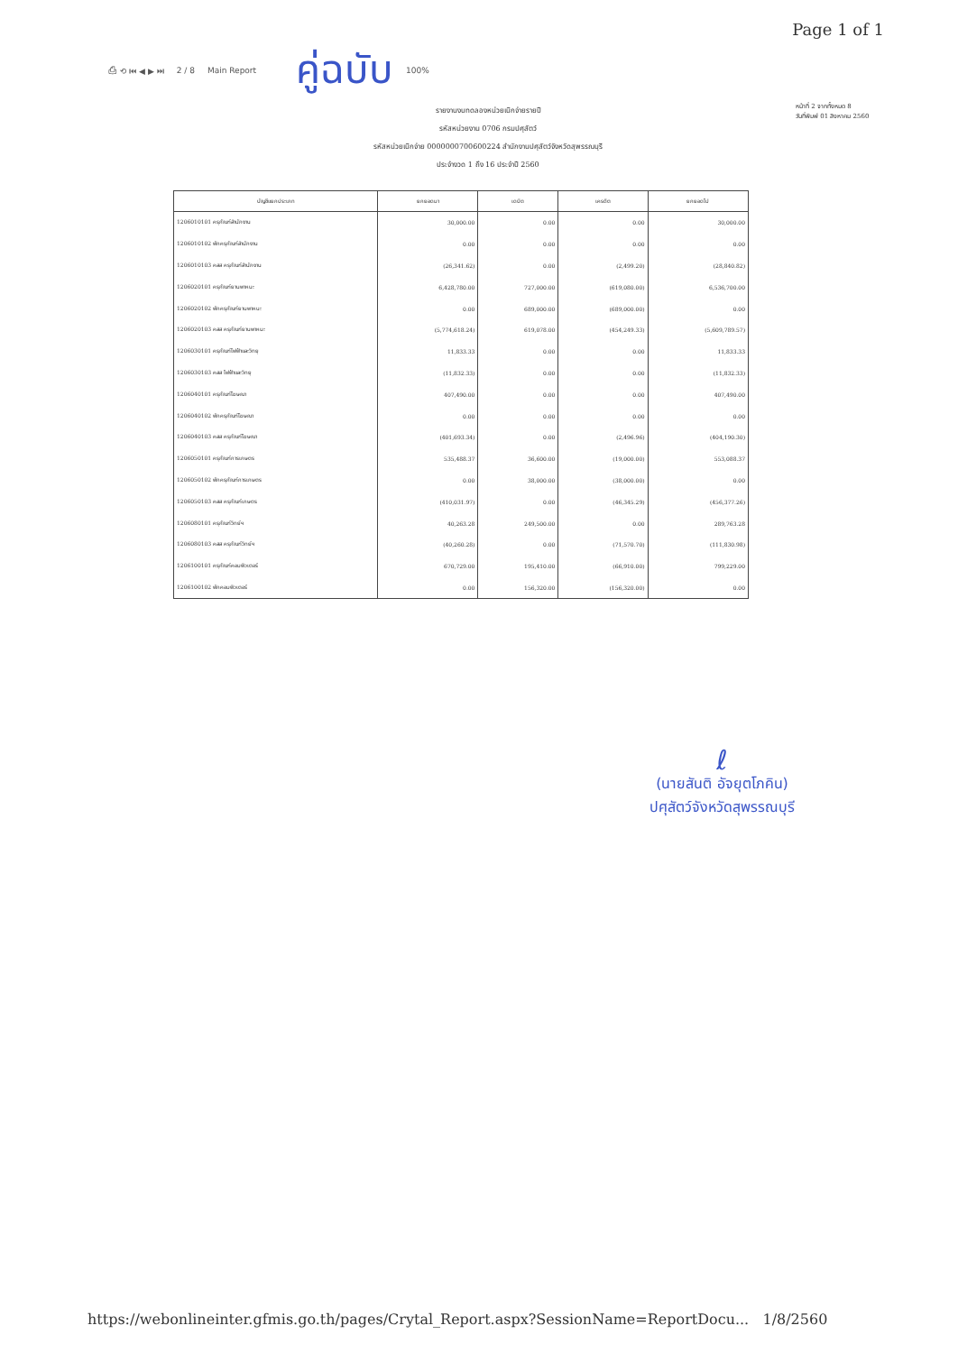Page 1 of 1
⎙ ⟲ ⏮ ◀ ▶ ⏭ 2 / 8 Main Report คู่ฉบับ 100%
รายงานงบทดลองหน่วยเบิกจ่ายรายปี
รหัสหน่วยงาน 0706 กรมปศุสัตว์
รหัสหน่วยเบิกจ่าย 0000000700600224 สำนักงานปศุสัตว์จังหวัดสุพรรณบุรี
ประจำงวด 1 ถึง 16 ประจำปี 2560
หน้าที่ 2 จากทั้งหมด 8
วันที่พิมพ์ 01 สิงหาคม 2560
| บัญชีแยกประเภท | ยกยอดมา | เดบิต | เครดิต | ยกยอดไป |
| --- | --- | --- | --- | --- |
| 1206010101 ครุภัณฑ์สำนักงาน | 30,000.00 | 0.00 | 0.00 | 30,000.00 |
| 1206010102 พักครุภัณฑ์สำนักงาน | 0.00 | 0.00 | 0.00 | 0.00 |
| 1206010103 คสส ครุภัณฑ์สำนักงาน | (26,341.62) | 0.00 | (2,499.20) | (28,840.82) |
| 1206020101 ครุภัณฑ์ยานพาหนะ | 6,428,780.00 | 727,000.00 | (619,080.00) | 6,536,700.00 |
| 1206020102 พักครุภัณฑ์ยานพาหนะ | 0.00 | 689,000.00 | (689,000.00) | 0.00 |
| 1206020103 คสส ครุภัณฑ์ยานพาหนะ | (5,774,618.24) | 619,078.00 | (454,249.33) | (5,609,789.57) |
| 1206030101 ครุภัณฑ์ไฟฟ้าและวิทยุ | 11,833.33 | 0.00 | 0.00 | 11,833.33 |
| 1206030103 คสส ไฟฟ้าและวิทยุ | (11,832.33) | 0.00 | 0.00 | (11,832.33) |
| 1206040101 ครุภัณฑ์โฆษณา | 407,490.00 | 0.00 | 0.00 | 407,490.00 |
| 1206040102 พักครุภัณฑ์โฆษณา | 0.00 | 0.00 | 0.00 | 0.00 |
| 1206040103 คสส ครุภัณฑ์โฆษณา | (401,693.34) | 0.00 | (2,496.96) | (404,190.30) |
| 1206050101 ครุภัณฑ์การเกษตร | 535,488.37 | 36,600.00 | (19,000.00) | 553,088.37 |
| 1206050102 พักครุภัณฑ์การเกษตร | 0.00 | 38,000.00 | (38,000.00) | 0.00 |
| 1206050103 คสส ครุภัณฑ์เกษตร | (410,031.97) | 0.00 | (46,345.29) | (456,377.26) |
| 1206080101 ครุภัณฑ์วิทย์ฯ | 40,263.28 | 249,500.00 | 0.00 | 289,763.28 |
| 1206080103 คสส ครุภัณฑ์วิทย์ฯ | (40,260.28) | 0.00 | (71,570.70) | (111,830.98) |
| 1206100101 ครุภัณฑ์คอมพิวเตอร์ | 670,729.00 | 195,410.00 | (66,910.00) | 799,229.00 |
| 1206100102 พักคอมพิวเตอร์ | 0.00 | 156,320.00 | (156,320.00) | 0.00 |
ℓ
(นายสันติ อัจยุตโภคิน)
ปศุสัตว์จังหวัดสุพรรณบุรี
https://webonlineinter.gfmis.go.th/pages/Crytal_Report.aspx?SessionName=ReportDocu... 1/8/2560